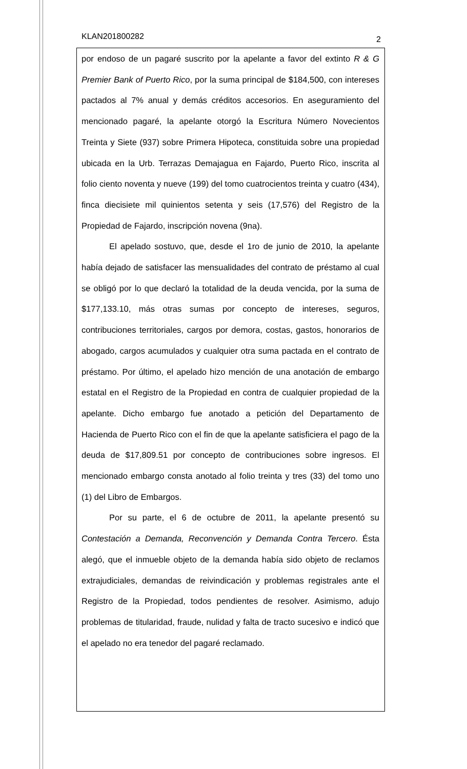KLAN201800282 2
por endoso de un pagaré suscrito por la apelante a favor del extinto R & G Premier Bank of Puerto Rico, por la suma principal de $184,500, con intereses pactados al 7% anual y demás créditos accesorios. En aseguramiento del mencionado pagaré, la apelante otorgó la Escritura Número Novecientos Treinta y Siete (937) sobre Primera Hipoteca, constituida sobre una propiedad ubicada en la Urb. Terrazas Demajagua en Fajardo, Puerto Rico, inscrita al folio ciento noventa y nueve (199) del tomo cuatrocientos treinta y cuatro (434), finca diecisiete mil quinientos setenta y seis (17,576) del Registro de la Propiedad de Fajardo, inscripción novena (9na).
El apelado sostuvo, que, desde el 1ro de junio de 2010, la apelante había dejado de satisfacer las mensualidades del contrato de préstamo al cual se obligó por lo que declaró la totalidad de la deuda vencida, por la suma de $177,133.10, más otras sumas por concepto de intereses, seguros, contribuciones territoriales, cargos por demora, costas, gastos, honorarios de abogado, cargos acumulados y cualquier otra suma pactada en el contrato de préstamo. Por último, el apelado hizo mención de una anotación de embargo estatal en el Registro de la Propiedad en contra de cualquier propiedad de la apelante. Dicho embargo fue anotado a petición del Departamento de Hacienda de Puerto Rico con el fin de que la apelante satisficiera el pago de la deuda de $17,809.51 por concepto de contribuciones sobre ingresos. El mencionado embargo consta anotado al folio treinta y tres (33) del tomo uno (1) del Libro de Embargos.
Por su parte, el 6 de octubre de 2011, la apelante presentó su Contestación a Demanda, Reconvención y Demanda Contra Tercero. Ésta alegó, que el inmueble objeto de la demanda había sido objeto de reclamos extrajudiciales, demandas de reivindicación y problemas registrales ante el Registro de la Propiedad, todos pendientes de resolver. Asimismo, adujo problemas de titularidad, fraude, nulidad y falta de tracto sucesivo e indicó que el apelado no era tenedor del pagaré reclamado.